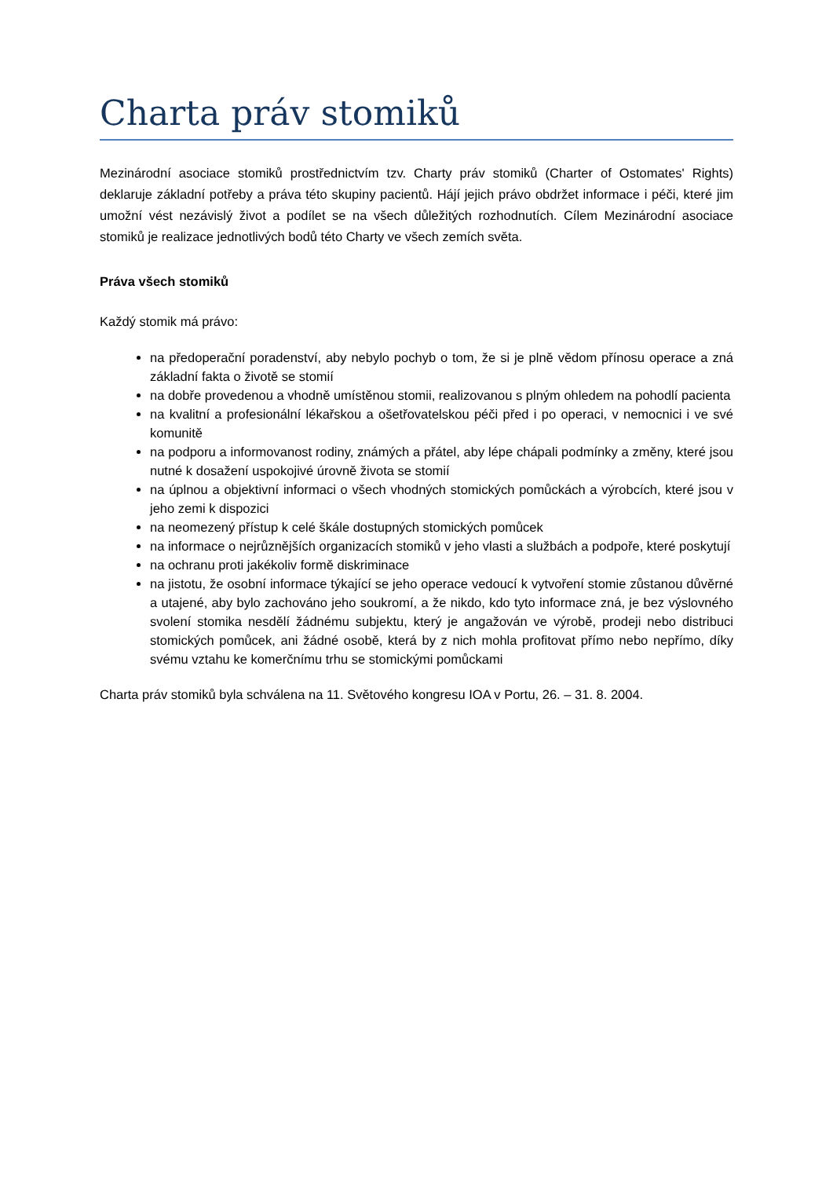Charta práv stomiků
Mezinárodní asociace stomiků prostřednictvím tzv. Charty práv stomiků (Charter of Ostomates' Rights) deklaruje základní potřeby a práva této skupiny pacientů. Hájí jejich právo obdržet informace i péči, které jim umožní vést nezávislý život a podílet se na všech důležitých rozhodnutích. Cílem Mezinárodní asociace stomiků je realizace jednotlivých bodů této Charty ve všech zemích světa.
Práva všech stomiků
Každý stomik má právo:
na předoperační poradenství, aby nebylo pochyb o tom, že si je plně vědom přínosu operace a zná základní fakta o životě se stomií
na dobře provedenou a vhodně umístěnou stomii, realizovanou s plným ohledem na pohodlí pacienta
na kvalitní a profesionální lékařskou a ošetřovatelskou péči před i po operaci, v nemocnici i ve své komunitě
na podporu a informovanost rodiny, známých a přátel, aby lépe chápali podmínky a změny, které jsou nutné k dosažení uspokojivé úrovně života se stomií
na úplnou a objektivní informaci o všech vhodných stomických pomůckách a výrobcích, které jsou v jeho zemi k dispozici
na neomezený přístup k celé škále dostupných stomických pomůcek
na informace o nejrůznějších organizacích stomiků v jeho vlasti a službách a podpoře, které poskytují
na ochranu proti jakékoliv formě diskriminace
na jistotu, že osobní informace týkající se jeho operace vedoucí k vytvoření stomie zůstanou důvěrné a utajené, aby bylo zachováno jeho soukromí, a že nikdo, kdo tyto informace zná, je bez výslovného svolení stomika nesdělí žádnému subjektu, který je angažován ve výrobě, prodeji nebo distribuci stomických pomůcek, ani žádné osobě, která by z nich mohla profitovat přímo nebo nepřímo, díky svému vztahu ke komerčnímu trhu se stomickými pomůckami
Charta práv stomiků byla schválena na 11. Světového kongresu IOA v Portu, 26. – 31. 8. 2004.